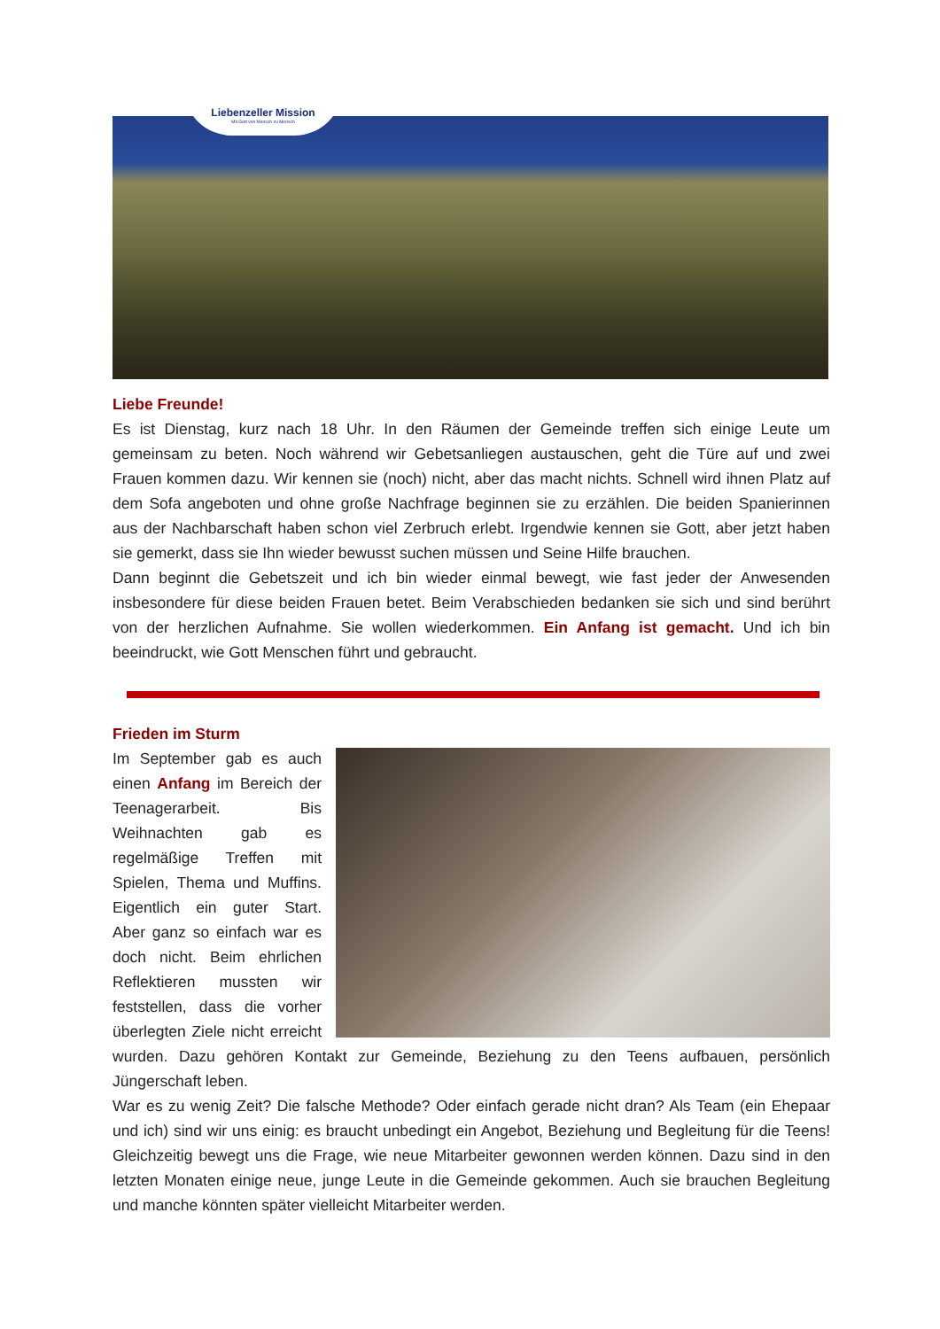Liebenzeller Mission
Mit Gott von Mensch zu Mensch
Liebe Freunde!
Es ist Dienstag, kurz nach 18 Uhr. In den Räumen der Gemeinde treffen sich einige Leute um gemeinsam zu beten. Noch während wir Gebetsanliegen austauschen, geht die Türe auf und zwei Frauen kommen dazu. Wir kennen sie (noch) nicht, aber das macht nichts. Schnell wird ihnen Platz auf dem Sofa angeboten und ohne große Nachfrage beginnen sie zu erzählen. Die beiden Spanierinnen aus der Nachbarschaft haben schon viel Zerbruch erlebt. Irgendwie kennen sie Gott, aber jetzt haben sie gemerkt, dass sie Ihn wieder bewusst suchen müssen und Seine Hilfe brauchen.
Dann beginnt die Gebetszeit und ich bin wieder einmal bewegt, wie fast jeder der Anwesenden insbesondere für diese beiden Frauen betet. Beim Verabschieden bedanken sie sich und sind berührt von der herzlichen Aufnahme. Sie wollen wiederkommen. Ein Anfang ist gemacht. Und ich bin beeindruckt, wie Gott Menschen führt und gebraucht.
Frieden im Sturm
Im September gab es auch einen Anfang im Bereich der Teenagerarbeit. Bis Weihnachten gab es regelmäßige Treffen mit Spielen, Thema und Muffins. Eigentlich ein guter Start. Aber ganz so einfach war es doch nicht. Beim ehrlichen Reflektieren mussten wir feststellen, dass die vorher überlegten Ziele nicht erreicht wurden. Dazu gehören Kontakt zur Gemeinde, Beziehung zu den Teens aufbauen, persönlich Jüngerschaft leben.
War es zu wenig Zeit? Die falsche Methode? Oder einfach gerade nicht dran? Als Team (ein Ehepaar und ich) sind wir uns einig: es braucht unbedingt ein Angebot, Beziehung und Begleitung für die Teens! Gleichzeitig bewegt uns die Frage, wie neue Mitarbeiter gewonnen werden können. Dazu sind in den letzten Monaten einige neue, junge Leute in die Gemeinde gekommen. Auch sie brauchen Begleitung und manche könnten später vielleicht Mitarbeiter werden.